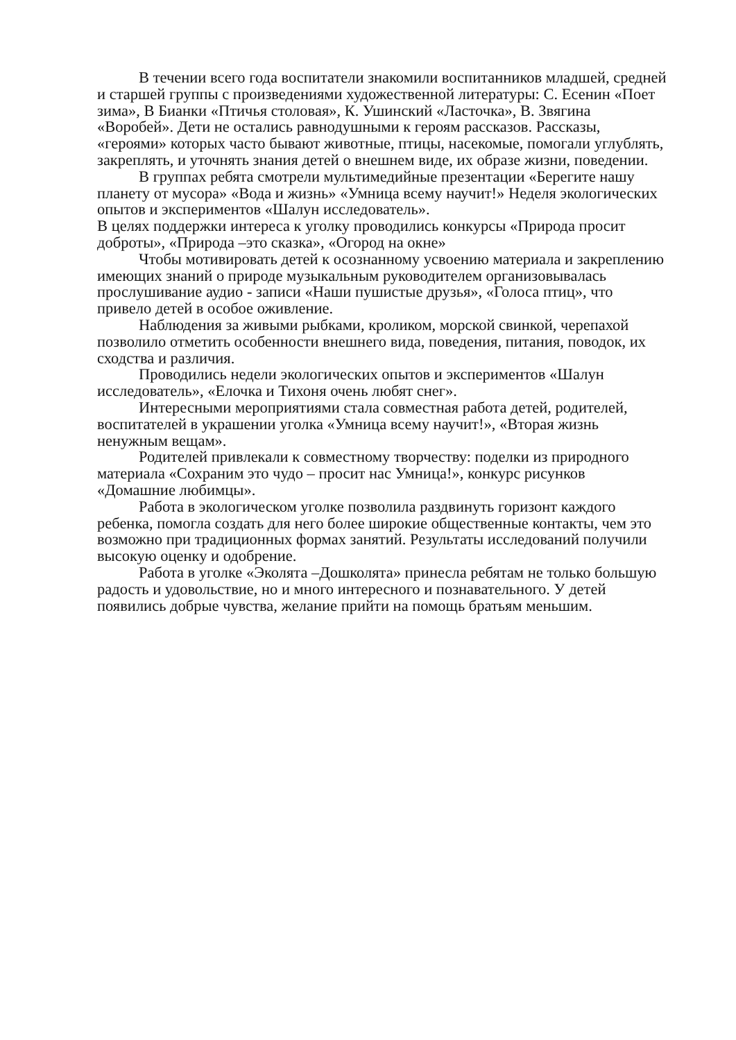В течении всего года воспитатели знакомили воспитанников младшей, средней и старшей группы с произведениями художественной литературы: С. Есенин «Поет зима», В Бианки «Птичья столовая», К. Ушинский «Ласточка», В. Звягина «Воробей». Дети не остались равнодушными к героям рассказов. Рассказы, «героями» которых часто бывают животные, птицы, насекомые, помогали углублять, закреплять, и уточнять знания детей о внешнем виде, их образе жизни, поведении.
В группах ребята смотрели мультимедийные презентации «Берегите нашу планету от мусора» «Вода и жизнь» «Умница всему научит!» Неделя экологических опытов и экспериментов «Шалун исследователь».
В целях поддержки интереса к уголку проводились конкурсы «Природа просит доброты», «Природа –это сказка», «Огород на окне»
Чтобы мотивировать детей к осознанному усвоению материала и закреплению имеющих знаний о природе музыкальным руководителем организовывалась прослушивание аудио - записи «Наши пушистые друзья», «Голоса птиц», что привело детей в особое оживление.
Наблюдения за живыми рыбками, кроликом, морской свинкой, черепахой позволило отметить особенности внешнего вида, поведения, питания, поводок, их сходства и различия.
Проводились недели экологических опытов и экспериментов «Шалун исследователь», «Елочка и Тихоня очень любят снег».
Интересными мероприятиями стала совместная работа детей, родителей, воспитателей в украшении уголка «Умница всему научит!», «Вторая жизнь ненужным вещам».
Родителей привлекали к совместному творчеству: поделки из природного материала «Сохраним это чудо – просит нас Умница!», конкурс рисунков «Домашние любимцы».
Работа в экологическом уголке позволила раздвинуть горизонт каждого ребенка, помогла создать для него более широкие общественные контакты, чем это возможно при традиционных формах занятий. Результаты исследований получили высокую оценку и одобрение.
Работа в уголке «Эколята –Дошколята» принесла ребятам не только большую радость и удовольствие, но и много интересного и познавательного. У детей появились добрые чувства, желание прийти на помощь братьям меньшим.